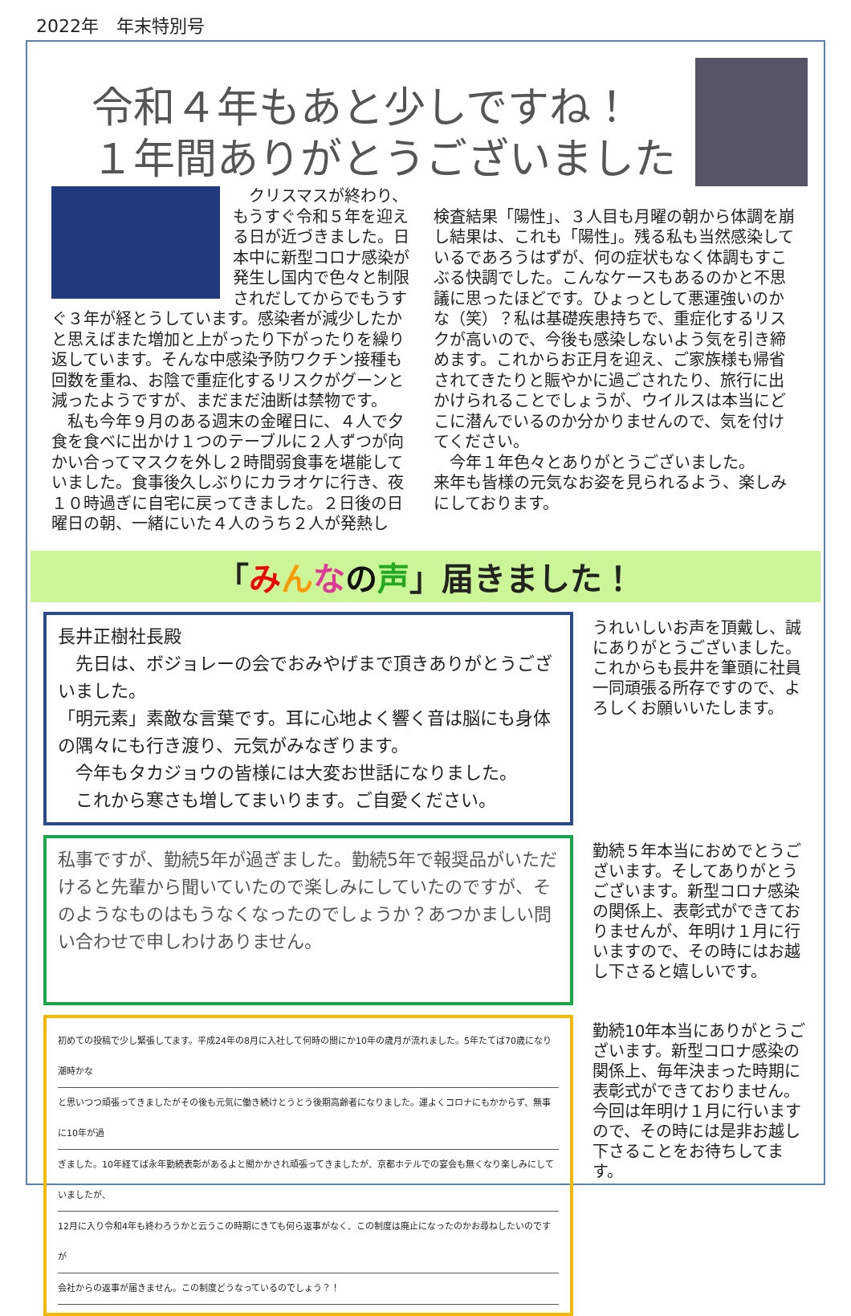2022年　年末特別号
令和４年もあと少しですね！
１年間ありがとうございました
　クリスマスが終わり、もうすぐ令和５年を迎える日が近づきました。日本中に新型コロナ感染が発生し国内で色々と制限されだしてからでもうすぐ３年が経とうしています。感染者が減少したかと思えばまた増加と上がったり下がったりを繰り返しています。そんな中感染予防ワクチン接種も回数を重ね、お陰で重症化するリスクがグーンと減ったようですが、まだまだ油断は禁物です。
　私も今年９月のある週末の金曜日に、４人で夕食を食べに出かけ１つのテーブルに２人ずつが向かい合ってマスクを外し２時間弱食事を堪能していました。食事後久しぶりにカラオケに行き、夜１０時過ぎに自宅に戻ってきました。２日後の日曜日の朝、一緒にいた４人のうち２人が発熱し
検査結果「陽性」、３人目も月曜の朝から体調を崩し結果は、これも「陽性」。残る私も当然感染しているであろうはずが、何の症状もなく体調もすこぶる快調でした。こんなケースもあるのかと不思議に思ったほどです。ひょっとして悪運強いのかな（笑）？私は基礎疾患持ちで、重症化するリスクが高いので、今後も感染しないよう気を引き締めます。これからお正月を迎え、ご家族様も帰省されてきたりと賑やかに過ごされたり、旅行に出かけられることでしょうが、ウイルスは本当にどこに潜んでいるのか分かりませんので、気を付けてください。
　今年１年色々とありがとうございました。
来年も皆様の元気なお姿を見られるよう、楽しみにしております。
「みんなの声」届きました！
長井正樹社長殿
　先日は、ボジョレーの会でおみやげまで頂きありがとうございました。
「明元素」素敵な言葉です。耳に心地よく響く音は脳にも身体の隅々にも行き渡り、元気がみなぎります。
　今年もタカジョウの皆様には大変お世話になりました。
　これから寒さも増してまいります。ご自愛ください。
うれいしいお声を頂戴し、誠にありがとうございました。
これからも長井を筆頭に社員一同頑張る所存ですので、よろしくお願いいたします。
私事ですが、勤続5年が過ぎました。勤続5年で報奨品がいただけると先輩から聞いていたので楽しみにしていたのですが、そのようなものはもうなくなったのでしょうか？あつかましい問い合わせで申しわけありません。
勤続５年本当におめでとうございます。そしてありがとうございます。新型コロナ感染の関係上、表彰式ができておりませんが、年明け１月に行いますので、その時にはお越し下さると嬉しいです。
初めての投稿で少し緊張してます。平成24年の8月に入社して何時の間にか10年の歳月が流れました。5年たてば70歳になり潮時かな
と思いつつ頑張ってきましたがその後も元気に働き続けとうとう後期高齢者になりました。運よくコロナにもかからず、無事に10年が過
ぎました。10年経てば永年勤続表彰があるよと聞かかされ頑張ってきましたが、京都ホテルでの宴会も無くなり楽しみにしていましたが、
12月に入り令和4年も終わろうかと云うこの時期にきても何ら返事がなく、この制度は廃止になったのかお尋ねしたいのですが
会社からの返事が届きません。この制度どうなっているのでしょう？！
勤続10年本当にありがとうございます。新型コロナ感染の関係上、毎年決まった時期に表彰式ができておりません。今回は年明け１月に行いますので、その時には是非お越し下さることをお待ちしてます。